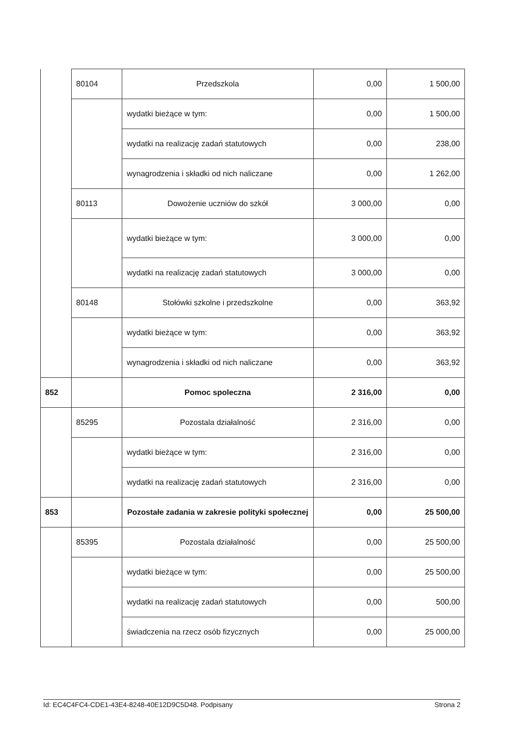| | 80104 | Przedszkola | 0,00 | 1 500,00 |
| | | wydatki bieżące w tym: | 0,00 | 1 500,00 |
| | | wydatki na realizację zadań statutowych | 0,00 | 238,00 |
| | | wynagrodzenia i składki od nich naliczane | 0,00 | 1 262,00 |
| | 80113 | Dowożenie uczniów do szkół | 3 000,00 | 0,00 |
| | | wydatki bieżące w tym: | 3 000,00 | 0,00 |
| | | wydatki na realizację zadań statutowych | 3 000,00 | 0,00 |
| | 80148 | Stołówki szkolne i przedszkolne | 0,00 | 363,92 |
| | | wydatki bieżące w tym: | 0,00 | 363,92 |
| | | wynagrodzenia i składki od nich naliczane | 0,00 | 363,92 |
| 852 | | Pomoc spoleczna | 2 316,00 | 0,00 |
| | 85295 | Pozostala działalność | 2 316,00 | 0,00 |
| | | wydatki bieżące w tym: | 2 316,00 | 0,00 |
| | | wydatki na realizację zadań statutowych | 2 316,00 | 0,00 |
| 853 | | Pozostałe zadania w zakresie polityki społecznej | 0,00 | 25 500,00 |
| | 85395 | Pozostala działalność | 0,00 | 25 500,00 |
| | | wydatki bieżące w tym: | 0,00 | 25 500,00 |
| | | wydatki na realizację zadań statutowych | 0,00 | 500,00 |
| | | świadczenia na rzecz osób fizycznych | 0,00 | 25 000,00 |
Id: EC4C4FC4-CDE1-43E4-8248-40E12D9C5D48. Podpisany Strona 2